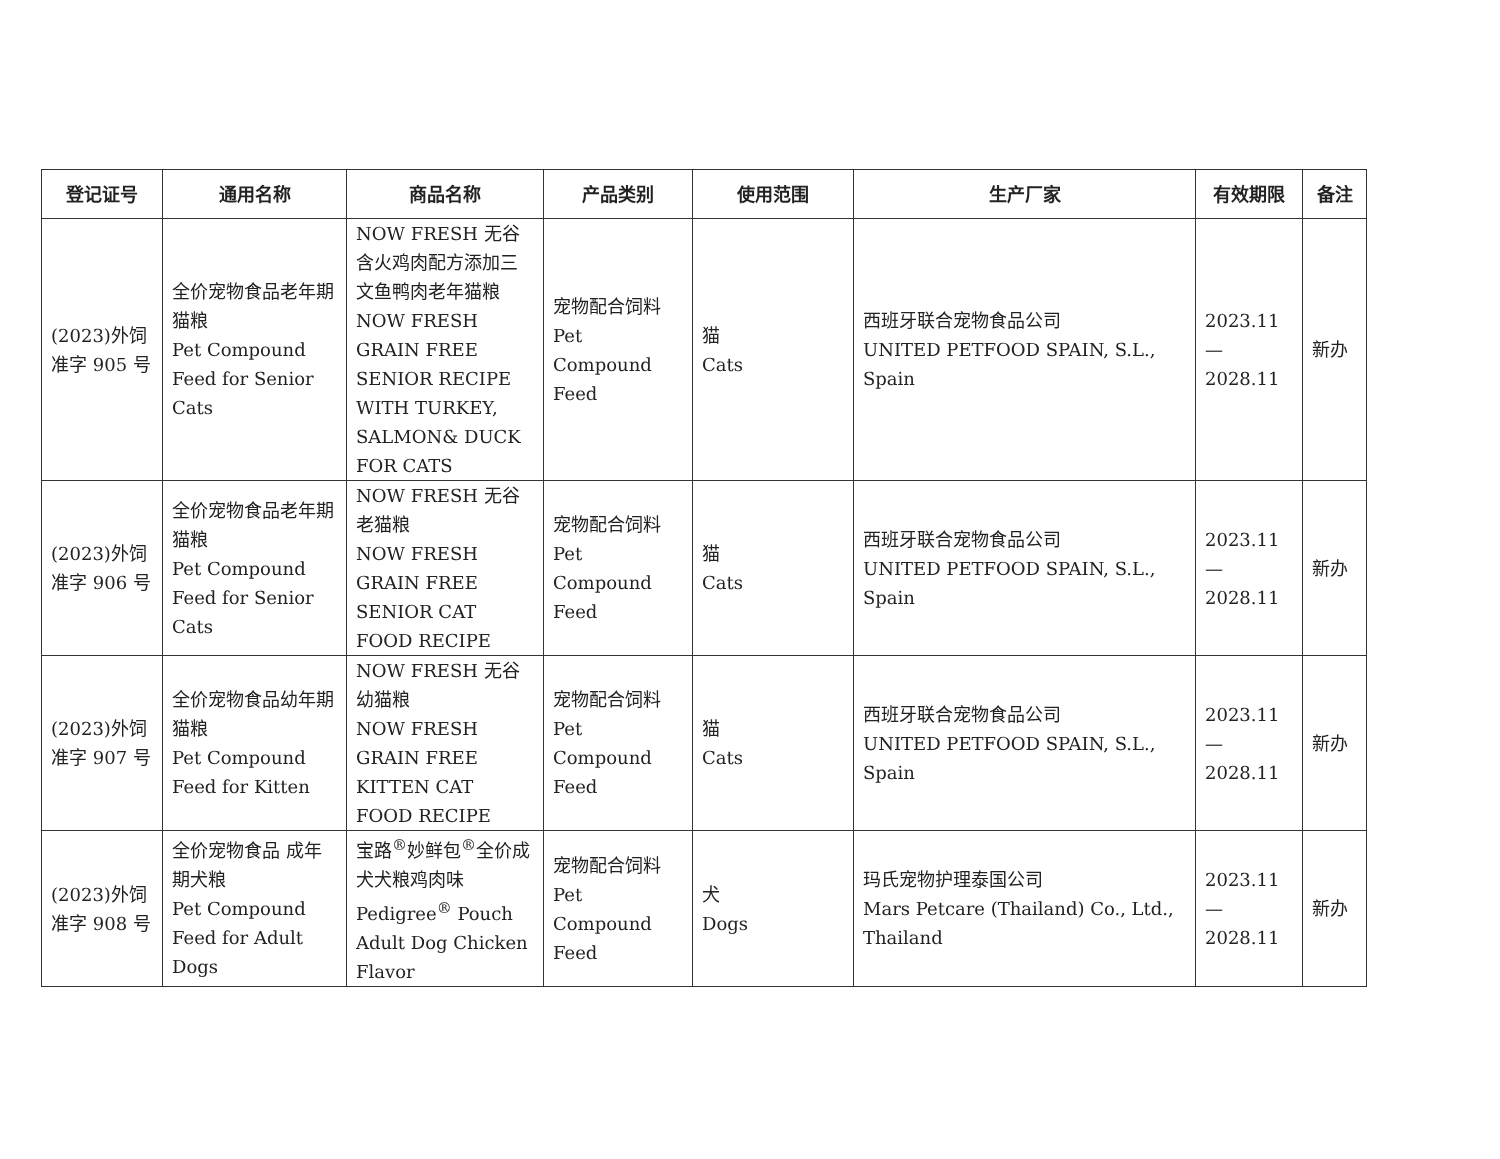| 登记证号 | 通用名称 | 商品名称 | 产品类别 | 使用范围 | 生产厂家 | 有效期限 | 备注 |
| --- | --- | --- | --- | --- | --- | --- | --- |
| (2023)外饲准字 905 号 | 全价宠物食品老年期猫粮 Pet Compound Feed for Senior Cats | NOW FRESH 无谷含火鸡肉配方添加三文鱼鸭肉老年猫粮 NOW FRESH GRAIN FREE SENIOR RECIPE WITH TURKEY, SALMON& DUCK FOR CATS | 宠物配合饲料 Pet Compound Feed | 猫 Cats | 西班牙联合宠物食品公司 UNITED PETFOOD SPAIN, S.L., Spain | 2023.11 — 2028.11 | 新办 |
| (2023)外饲准字 906 号 | 全价宠物食品老年期猫粮 Pet Compound Feed for Senior Cats | NOW FRESH 无谷老猫粮 NOW FRESH GRAIN FREE SENIOR CAT FOOD RECIPE | 宠物配合饲料 Pet Compound Feed | 猫 Cats | 西班牙联合宠物食品公司 UNITED PETFOOD SPAIN, S.L., Spain | 2023.11 — 2028.11 | 新办 |
| (2023)外饲准字 907 号 | 全价宠物食品幼年期猫粮 Pet Compound Feed for Kitten | NOW FRESH 无谷幼猫粮 NOW FRESH GRAIN FREE KITTEN CAT FOOD RECIPE | 宠物配合饲料 Pet Compound Feed | 猫 Cats | 西班牙联合宠物食品公司 UNITED PETFOOD SPAIN, S.L., Spain | 2023.11 — 2028.11 | 新办 |
| (2023)外饲准字 908 号 | 全价宠物食品 成年期犬粮 Pet Compound Feed for Adult Dogs | 宝路<sup>®</sup>妙鲜包<sup>®</sup>全价成犬犬粮鸡肉味 Pedigree<sup>®</sup> Pouch Adult Dog Chicken Flavor | 宠物配合饲料 Pet Compound Feed | 犬 Dogs | 玛氏宠物护理泰国公司 Mars Petcare (Thailand) Co., Ltd., Thailand | 2023.11 — 2028.11 | 新办 |